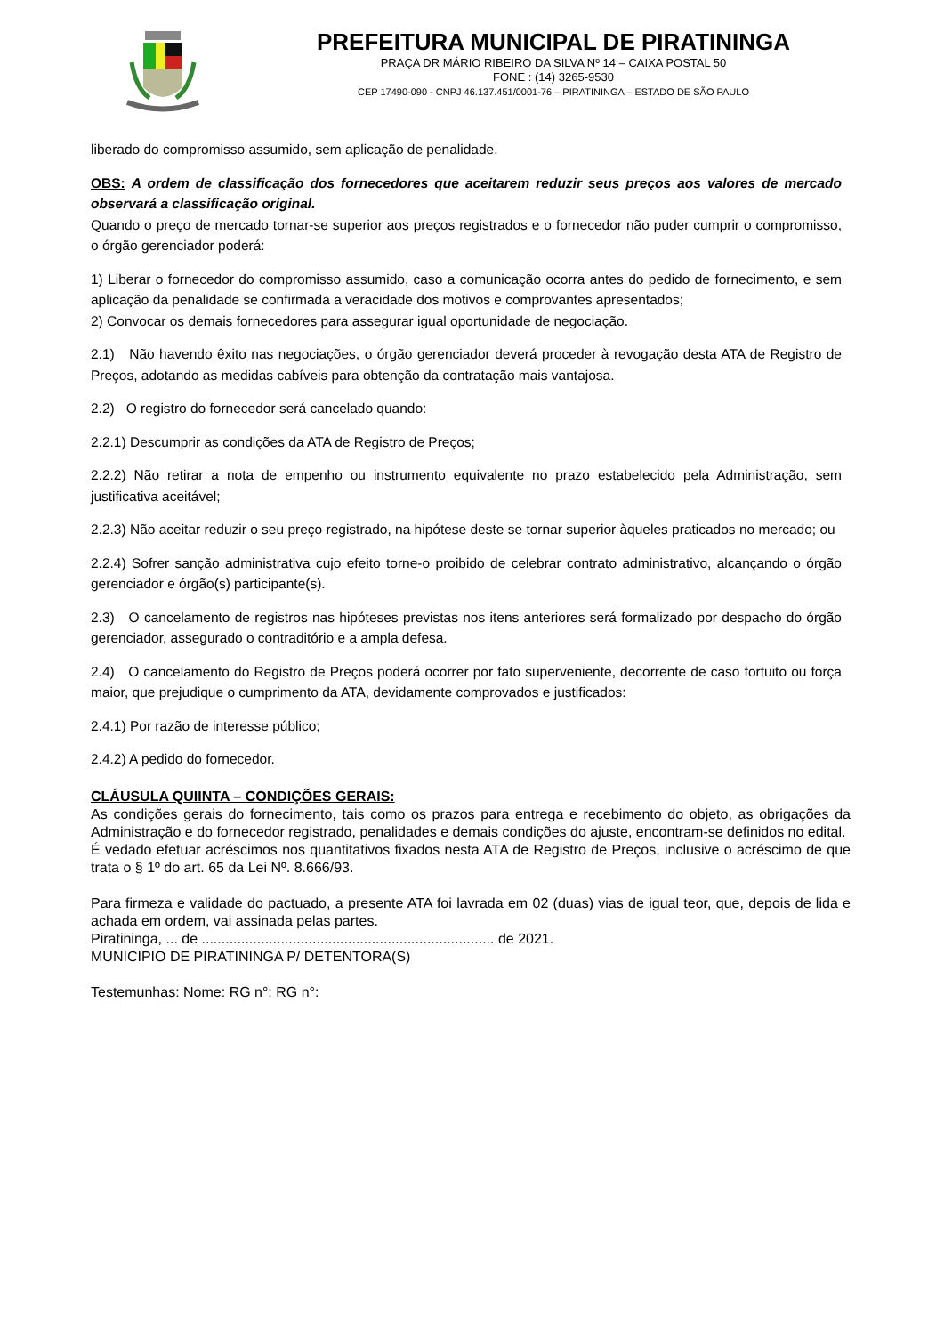PREFEITURA MUNICIPAL DE PIRATININGA
PRAÇA DR MÁRIO RIBEIRO DA SILVA Nº 14 – CAIXA POSTAL 50
FONE : (14) 3265-9530
CEP 17490-090 - CNPJ 46.137.451/0001-76 – PIRATININGA – ESTADO DE SÃO PAULO
liberado do compromisso assumido, sem aplicação de penalidade.
OBS: A ordem de classificação dos fornecedores que aceitarem reduzir seus preços aos valores de mercado observará a classificação original.
Quando o preço de mercado tornar-se superior aos preços registrados e o fornecedor não puder cumprir o compromisso, o órgão gerenciador poderá:
1) Liberar o fornecedor do compromisso assumido, caso a comunicação ocorra antes do pedido de fornecimento, e sem aplicação da penalidade se confirmada a veracidade dos motivos e comprovantes apresentados;
2) Convocar os demais fornecedores para assegurar igual oportunidade de negociação.
2.1) Não havendo êxito nas negociações, o órgão gerenciador deverá proceder à revogação desta ATA de Registro de Preços, adotando as medidas cabíveis para obtenção da contratação mais vantajosa.
2.2) O registro do fornecedor será cancelado quando:
2.2.1) Descumprir as condições da ATA de Registro de Preços;
2.2.2) Não retirar a nota de empenho ou instrumento equivalente no prazo estabelecido pela Administração, sem justificativa aceitável;
2.2.3) Não aceitar reduzir o seu preço registrado, na hipótese deste se tornar superior àqueles praticados no mercado; ou
2.2.4) Sofrer sanção administrativa cujo efeito torne-o proibido de celebrar contrato administrativo, alcançando o órgão gerenciador e órgão(s) participante(s).
2.3) O cancelamento de registros nas hipóteses previstas nos itens anteriores será formalizado por despacho do órgão gerenciador, assegurado o contraditório e a ampla defesa.
2.4) O cancelamento do Registro de Preços poderá ocorrer por fato superveniente, decorrente de caso fortuito ou força maior, que prejudique o cumprimento da ATA, devidamente comprovados e justificados:
2.4.1) Por razão de interesse público;
2.4.2) A pedido do fornecedor.
CLÁUSULA QUIINTA – CONDIÇÕES GERAIS:
As condições gerais do fornecimento, tais como os prazos para entrega e recebimento do objeto, as obrigações da Administração e do fornecedor registrado, penalidades e demais condições do ajuste, encontram-se definidos no edital.
É vedado efetuar acréscimos nos quantitativos fixados nesta ATA de Registro de Preços, inclusive o acréscimo de que trata o § 1º do art. 65 da Lei Nº. 8.666/93.
Para firmeza e validade do pactuado, a presente ATA foi lavrada em 02 (duas) vias de igual teor, que, depois de lida e achada em ordem, vai assinada pelas partes.
Piratininga, ... de .......................................................................... de 2021.
MUNICIPIO DE PIRATININGA P/ DETENTORA(S)
Testemunhas: Nome: RG n°: RG n°: